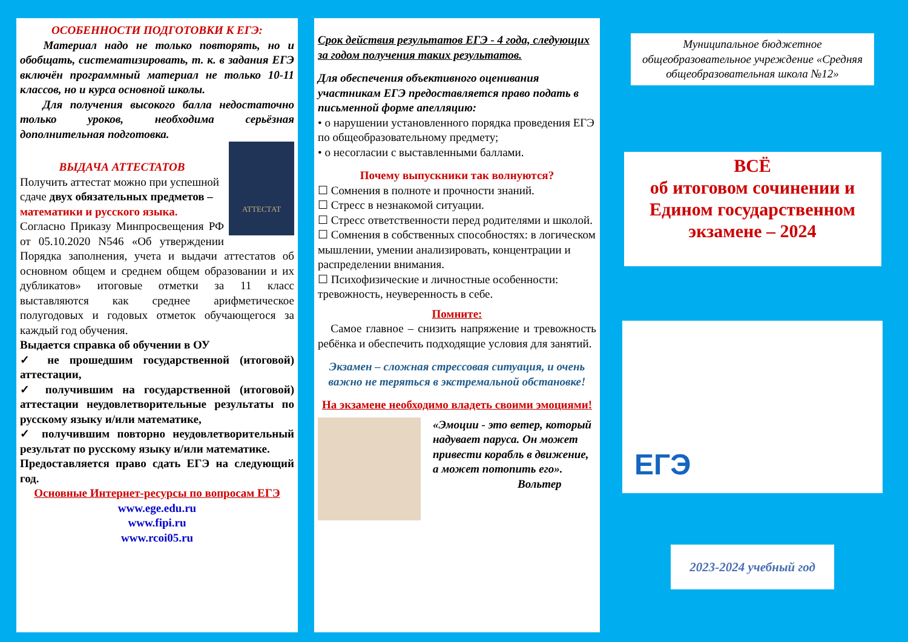ОСОБЕННОСТИ ПОДГОТОВКИ К ЕГЭ:
Материал надо не только повторять, но и обобщать, систематизировать, т. к. в задания ЕГЭ включён программный материал не только 10-11 классов, но и курса основной школы.
Для получения высокого балла недостаточно только уроков, необходима серьёзная дополнительная подготовка.
АТТЕСТАТ
ВЫДАЧА АТТЕСТАТОВ
Получить аттестат можно при успешной сдаче двух обязательных предметов – математики и русского языка.
Согласно Приказу Минпросвещения РФ от 05.10.2020 N546 «Об утверждении Порядка заполнения, учета и выдачи аттестатов об основном общем и среднем общем образовании и их дубликатов» итоговые отметки за 11 класс выставляются как среднее арифметическое полугодовых и годовых отметок обучающегося за каждый год обучения.
Выдается справка об обучении в ОУ
✓ не прошедшим государственной (итоговой) аттестации,
✓ получившим на государственной (итоговой) аттестации неудовлетворительные результаты по русскому языку и/или математике,
✓ получившим повторно неудовлетворительный результат по русскому языку и/или математике.
Предоставляется право сдать ЕГЭ на следующий год.
Основные Интернет-ресурсы по вопросам ЕГЭ
www.ege.edu.ru
www.fipi.ru
www.rcoi05.ru
Срок действия результатов ЕГЭ - 4 года, следующих за годом получения таких результатов.
Для обеспечения объективного оценивания участникам ЕГЭ предоставляется право подать в письменной форме апелляцию:
• о нарушении установленного порядка проведения ЕГЭ по общеобразовательному предмету;
• о несогласии с выставленными баллами.
Почему выпускники так волнуются?
☐ Сомнения в полноте и прочности знаний.
☐ Стресс в незнакомой ситуации.
☐ Стресс ответственности перед родителями и школой.
☐ Сомнения в собственных способностях: в логическом мышлении, умении анализировать, концентрации и распределении внимания.
☐ Психофизические и личностные особенности: тревожность, неуверенность в себе.
Помните:
Самое главное – снизить напряжение и тревожность ребёнка и обеспечить подходящие условия для занятий.
Экзамен – сложная стрессовая ситуация, и очень важно не теряться в экстремальной обстановке!
На экзамене необходимо владеть своими эмоциями!
«Эмоции - это ветер, который надувает паруса. Он может привести корабль в движение, а может потопить его».
Вольтер
Муниципальное бюджетное общеобразовательное учреждение «Средняя общеобразовательная школа №12»
ВСЁ
об итоговом сочинении и Едином государственном экзамене – 2024
ЕГЭ
2023-2024 учебный год